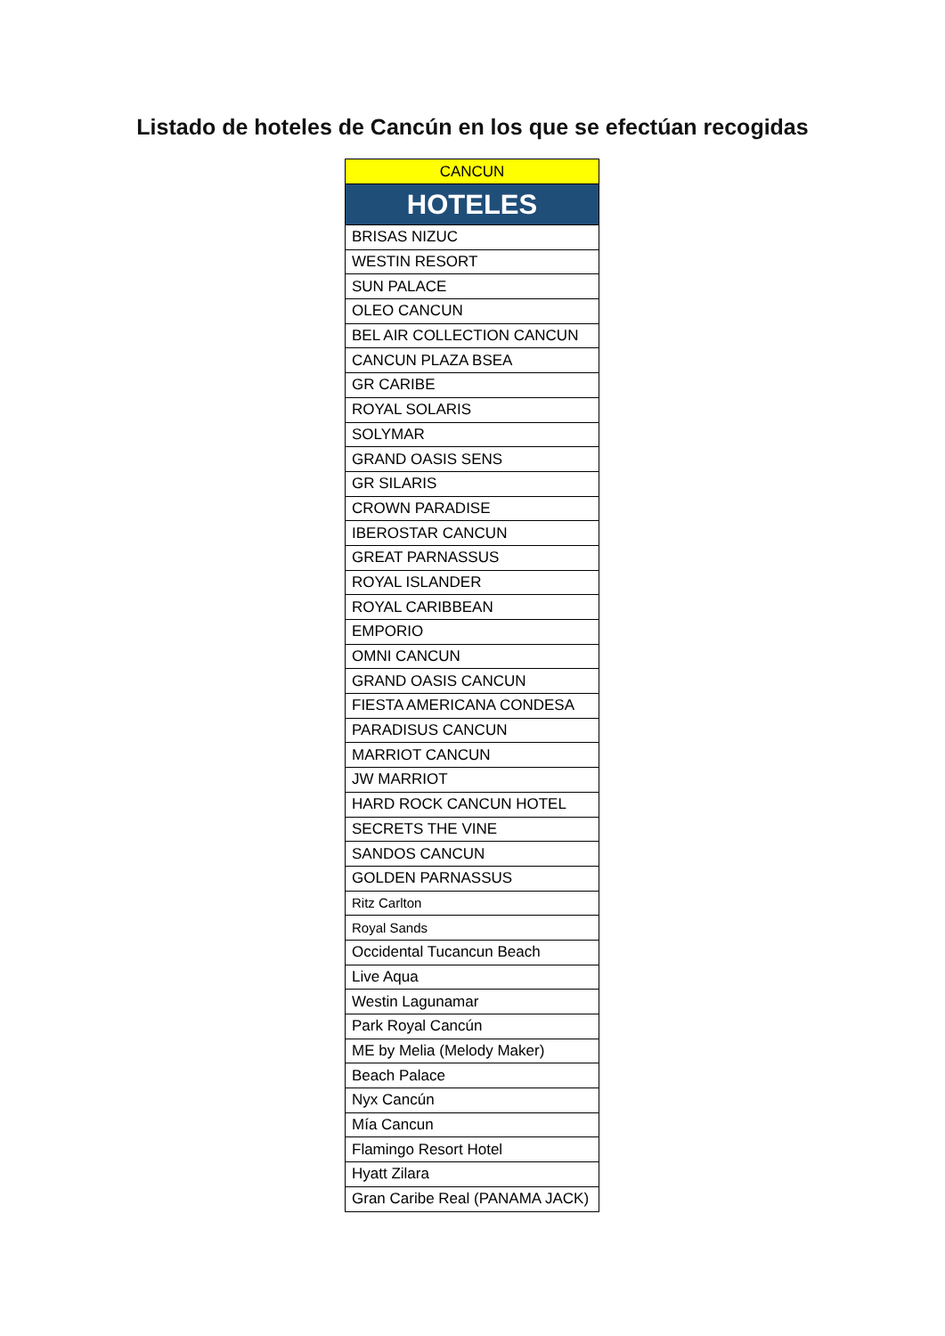Listado de hoteles de Cancún en los que se efectúan recogidas
| CANCUN |
| --- |
| HOTELES |
| BRISAS NIZUC |
| WESTIN RESORT |
| SUN PALACE |
| OLEO CANCUN |
| BEL AIR COLLECTION CANCUN |
| CANCUN PLAZA BSEA |
| GR CARIBE |
| ROYAL SOLARIS |
| SOLYMAR |
| GRAND OASIS SENS |
| GR SILARIS |
| CROWN PARADISE |
| IBEROSTAR CANCUN |
| GREAT PARNASSUS |
| ROYAL ISLANDER |
| ROYAL CARIBBEAN |
| EMPORIO |
| OMNI CANCUN |
| GRAND OASIS CANCUN |
| FIESTA AMERICANA CONDESA |
| PARADISUS CANCUN |
| MARRIOT CANCUN |
| JW MARRIOT |
| HARD ROCK CANCUN HOTEL |
| SECRETS THE VINE |
| SANDOS CANCUN |
| GOLDEN PARNASSUS |
| Ritz Carlton |
| Royal Sands |
| Occidental Tucancun Beach |
| Live Aqua |
| Westin Lagunamar |
| Park Royal Cancún |
| ME by Melia (Melody Maker) |
| Beach Palace |
| Nyx Cancún |
| Mía Cancun |
| Flamingo Resort Hotel |
| Hyatt Zilara |
| Gran Caribe Real (PANAMA JACK) |